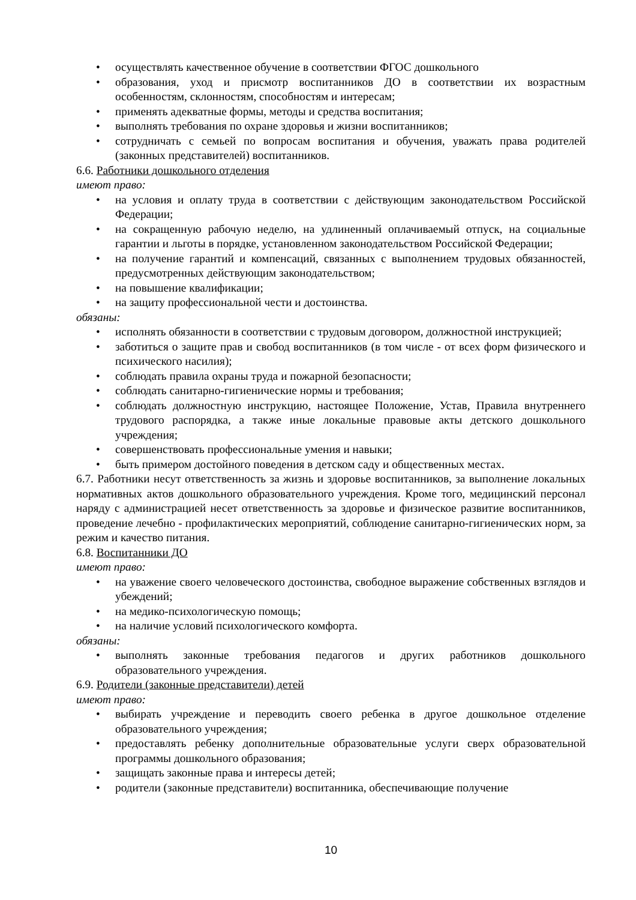• осуществлять качественное обучение в соответствии ФГОС дошкольного
• образования, уход и присмотр воспитанников ДО в соответствии их возрастным особенностям, склонностям, способностям и интересам;
• применять адекватные формы, методы и средства воспитания;
• выполнять требования по охране здоровья и жизни воспитанников;
• сотрудничать с семьей по вопросам воспитания и обучения, уважать права родителей (законных представителей) воспитанников.
6.6. Работники дошкольного отделения
имеют право:
• на условия и оплату труда в соответствии с действующим законодательством Российской Федерации;
• на сокращенную рабочую неделю, на удлиненный оплачиваемый отпуск, на социальные гарантии и льготы в порядке, установленном законодательством Российской Федерации;
• на получение гарантий и компенсаций, связанных с выполнением трудовых обязанностей, предусмотренных действующим законодательством;
• на повышение квалификации;
• на защиту профессиональной чести и достоинства.
обязаны:
• исполнять обязанности в соответствии с трудовым договором, должностной инструкцией;
• заботиться о защите прав и свобод воспитанников (в том числе - от всех форм физического и психического насилия);
• соблюдать правила охраны труда и пожарной безопасности;
• соблюдать санитарно-гигиенические нормы и требования;
• соблюдать должностную инструкцию, настоящее Положение, Устав, Правила внутреннего трудового распорядка, а также иные локальные правовые акты детского дошкольного учреждения;
• совершенствовать профессиональные умения и навыки;
• быть примером достойного поведения в детском саду и общественных местах.
6.7. Работники несут ответственность за жизнь и здоровье воспитанников, за выполнение локальных нормативных актов дошкольного образовательного учреждения. Кроме того, медицинский персонал наряду с администрацией несет ответственность за здоровье и физическое развитие воспитанников, проведение лечебно - профилактических мероприятий, соблюдение санитарно-гигиенических норм, за режим и качество питания.
6.8. Воспитанники ДО
имеют право:
• на уважение своего человеческого достоинства, свободное выражение собственных взглядов и убеждений;
• на медико-психологическую помощь;
• на наличие условий психологического комфорта.
обязаны:
• выполнять законные требования педагогов и других работников дошкольного образовательного учреждения.
6.9. Родители (законные представители) детей
имеют право:
• выбирать учреждение и переводить своего ребенка в другое дошкольное отделение образовательного учреждения;
• предоставлять ребенку дополнительные образовательные услуги сверх образовательной программы дошкольного образования;
• защищать законные права и интересы детей;
• родители (законные представители) воспитанника, обеспечивающие получение
10